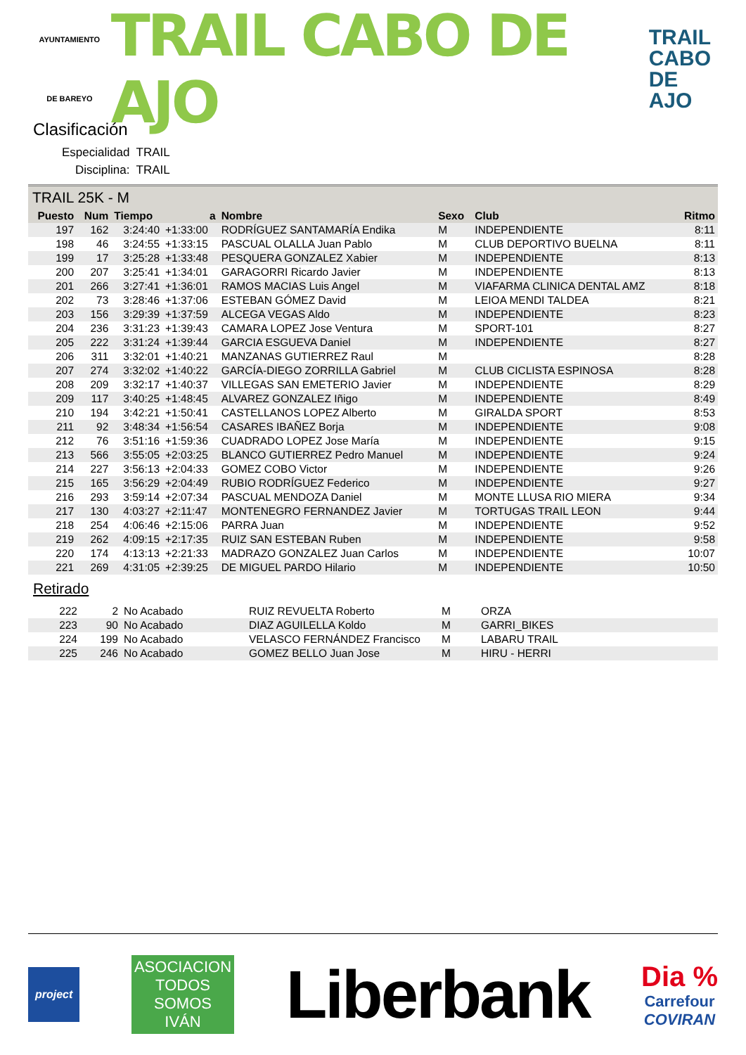AYUNTAMIENTO
DE BAREYO
TRAIL CABO DE AJO
TRAIL
CABO
DE AJO
Clasificación
Especialidad TRAIL
Disciplina: TRAIL
TRAIL 25K - M
| Puesto | Num | Tiempo | a | Nombre | Sexo | Club | Ritmo |
| --- | --- | --- | --- | --- | --- | --- | --- |
| 197 | 162 | 3:24:40 | +1:33:00 | RODRÍGUEZ SANTAMARÍA Endika | M | INDEPENDIENTE | 8:11 |
| 198 | 46 | 3:24:55 | +1:33:15 | PASCUAL OLALLA Juan Pablo | M | CLUB DEPORTIVO BUELNA | 8:11 |
| 199 | 17 | 3:25:28 | +1:33:48 | PESQUERA GONZALEZ Xabier | M | INDEPENDIENTE | 8:13 |
| 200 | 207 | 3:25:41 | +1:34:01 | GARAGORRI Ricardo Javier | M | INDEPENDIENTE | 8:13 |
| 201 | 266 | 3:27:41 | +1:36:01 | RAMOS MACIAS Luis Angel | M | VIAFARMA CLINICA DENTAL AMZ | 8:18 |
| 202 | 73 | 3:28:46 | +1:37:06 | ESTEBAN GÓMEZ David | M | LEIOA MENDI TALDEA | 8:21 |
| 203 | 156 | 3:29:39 | +1:37:59 | ALCEGA VEGAS Aldo | M | INDEPENDIENTE | 8:23 |
| 204 | 236 | 3:31:23 | +1:39:43 | CAMARA LOPEZ Jose Ventura | M | SPORT-101 | 8:27 |
| 205 | 222 | 3:31:24 | +1:39:44 | GARCIA ESGUEVA Daniel | M | INDEPENDIENTE | 8:27 |
| 206 | 311 | 3:32:01 | +1:40:21 | MANZANAS GUTIERREZ Raul | M | | 8:28 |
| 207 | 274 | 3:32:02 | +1:40:22 | GARCÍA-DIEGO ZORRILLA Gabriel | M | CLUB CICLISTA ESPINOSA | 8:28 |
| 208 | 209 | 3:32:17 | +1:40:37 | VILLEGAS SAN EMETERIO Javier | M | INDEPENDIENTE | 8:29 |
| 209 | 117 | 3:40:25 | +1:48:45 | ALVAREZ GONZALEZ Iñigo | M | INDEPENDIENTE | 8:49 |
| 210 | 194 | 3:42:21 | +1:50:41 | CASTELLANOS LOPEZ Alberto | M | GIRALDA SPORT | 8:53 |
| 211 | 92 | 3:48:34 | +1:56:54 | CASARES IBAÑEZ Borja | M | INDEPENDIENTE | 9:08 |
| 212 | 76 | 3:51:16 | +1:59:36 | CUADRADO LOPEZ Jose María | M | INDEPENDIENTE | 9:15 |
| 213 | 566 | 3:55:05 | +2:03:25 | BLANCO GUTIERREZ Pedro Manuel | M | INDEPENDIENTE | 9:24 |
| 214 | 227 | 3:56:13 | +2:04:33 | GOMEZ COBO Victor | M | INDEPENDIENTE | 9:26 |
| 215 | 165 | 3:56:29 | +2:04:49 | RUBIO RODRÍGUEZ Federico | M | INDEPENDIENTE | 9:27 |
| 216 | 293 | 3:59:14 | +2:07:34 | PASCUAL MENDOZA Daniel | M | MONTE LLUSA RIO MIERA | 9:34 |
| 217 | 130 | 4:03:27 | +2:11:47 | MONTENEGRO FERNANDEZ Javier | M | TORTUGAS TRAIL LEON | 9:44 |
| 218 | 254 | 4:06:46 | +2:15:06 | PARRA Juan | M | INDEPENDIENTE | 9:52 |
| 219 | 262 | 4:09:15 | +2:17:35 | RUIZ SAN ESTEBAN Ruben | M | INDEPENDIENTE | 9:58 |
| 220 | 174 | 4:13:13 | +2:21:33 | MADRAZO GONZALEZ Juan Carlos | M | INDEPENDIENTE | 10:07 |
| 221 | 269 | 4:31:05 | +2:39:25 | DE MIGUEL PARDO Hilario | M | INDEPENDIENTE | 10:50 |
Retirado
| 222 | 2 | No Acabado | RUIZ REVUELTA Roberto | M | ORZA |
| 223 | 90 | No Acabado | DIAZ AGUILELLA Koldo | M | GARRI_BIKES |
| 224 | 199 | No Acabado | VELASCO FERNÁNDEZ Francisco | M | LABARU TRAIL |
| 225 | 246 | No Acabado | GOMEZ BELLO Juan Jose | M | HIRU - HERRI |
project
ASOCIACION
TODOS
SOMOS
IVÁN
Liberbank
Dia %
Carrefour
COVIRAN